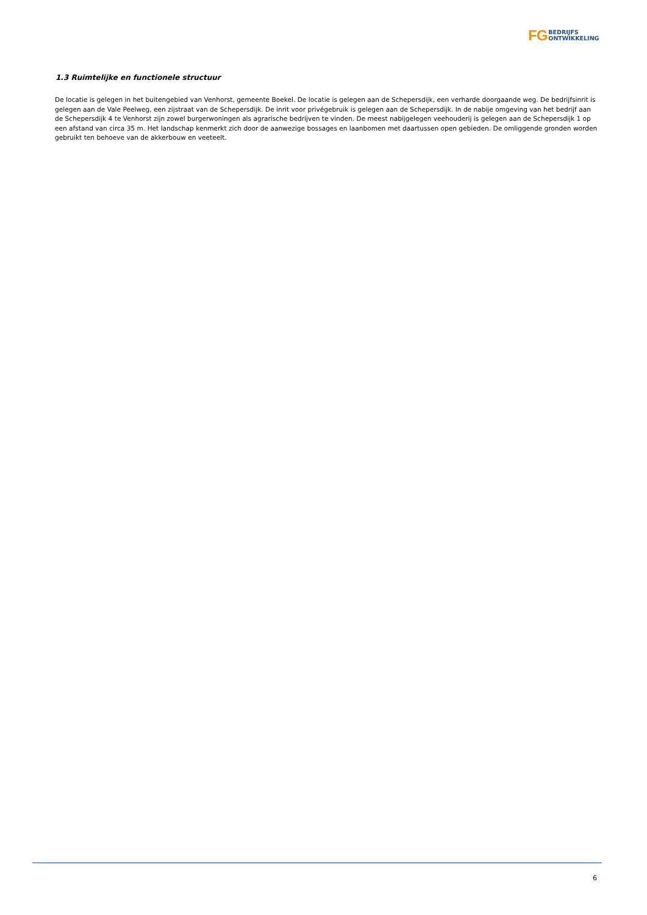FG BEDRIJFS
ONTWIKKELING
1.3 Ruimtelijke en functionele structuur
De locatie is gelegen in het buitengebied van Venhorst, gemeente Boekel. De locatie is gelegen aan de Schepersdijk, een verharde doorgaande weg. De bedrijfsinrit is gelegen aan de Vale Peelweg, een zijstraat van de Schepersdijk. De inrit voor privégebruik is gelegen aan de Schepersdijk. In de nabije omgeving van het bedrijf aan de Schepersdijk 4 te Venhorst zijn zowel burgerwoningen als agrarische bedrijven te vinden. De meest nabijgelegen veehouderij is gelegen aan de Schepersdijk 1 op een afstand van circa 35 m. Het landschap kenmerkt zich door de aanwezige bossages en laanbomen met daartussen open gebieden. De omliggende gronden worden gebruikt ten behoeve van de akkerbouw en veeteelt.
6